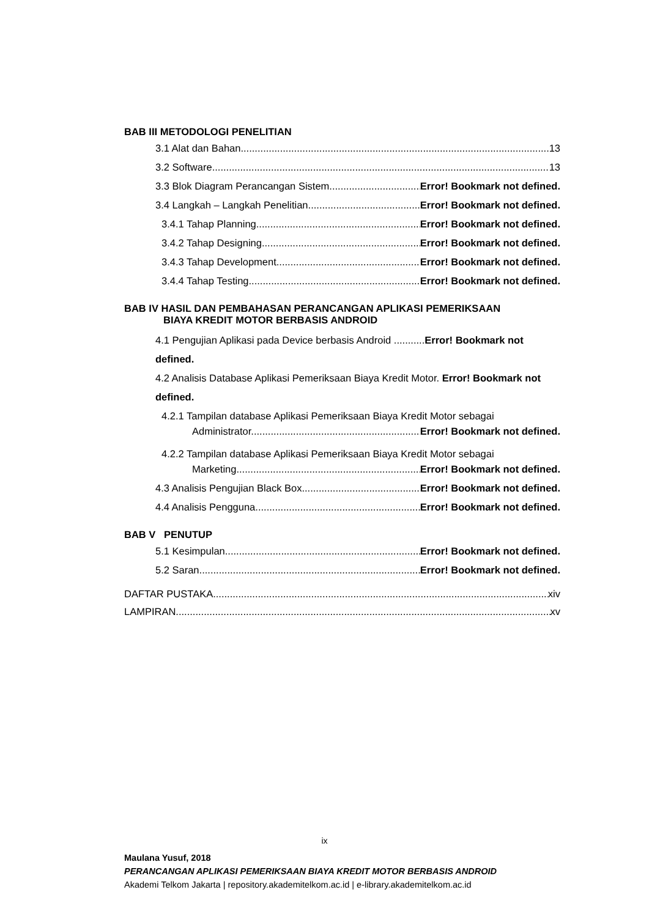BAB III METODOLOGI PENELITIAN
3.1 Alat dan Bahan 13
3.2 Software 13
3.3 Blok Diagram Perancangan Sistem Error! Bookmark not defined.
3.4 Langkah – Langkah Penelitian Error! Bookmark not defined.
3.4.1 Tahap Planning Error! Bookmark not defined.
3.4.2 Tahap Designing Error! Bookmark not defined.
3.4.3 Tahap Development Error! Bookmark not defined.
3.4.4 Tahap Testing Error! Bookmark not defined.
BAB IV HASIL DAN PEMBAHASAN PERANCANGAN APLIKASI PEMERIKSAAN
BIAYA KREDIT MOTOR BERBASIS ANDROID
4.1 Pengujian Aplikasi pada Device berbasis Android ...........Error! Bookmark not defined.
4.2 Analisis Database Aplikasi Pemeriksaan Biaya Kredit Motor. Error! Bookmark not defined.
4.2.1 Tampilan database Aplikasi Pemeriksaan Biaya Kredit Motor sebagai
Administrator. Error! Bookmark not defined.
4.2.2 Tampilan database Aplikasi Pemeriksaan Biaya Kredit Motor sebagai
Marketing. Error! Bookmark not defined.
4.3 Analisis Pengujian Black Box Error! Bookmark not defined.
4.4 Analisis Pengguna Error! Bookmark not defined.
BAB V PENUTUP
5.1 Kesimpulan Error! Bookmark not defined.
5.2 Saran Error! Bookmark not defined.
DAFTAR PUSTAKA xiv
LAMPIRAN xv
ix
Maulana Yusuf, 2018
PERANCANGAN APLIKASI PEMERIKSAAN BIAYA KREDIT MOTOR BERBASIS ANDROID
Akademi Telkom Jakarta | repository.akademitelkom.ac.id | e-library.akademitelkom.ac.id